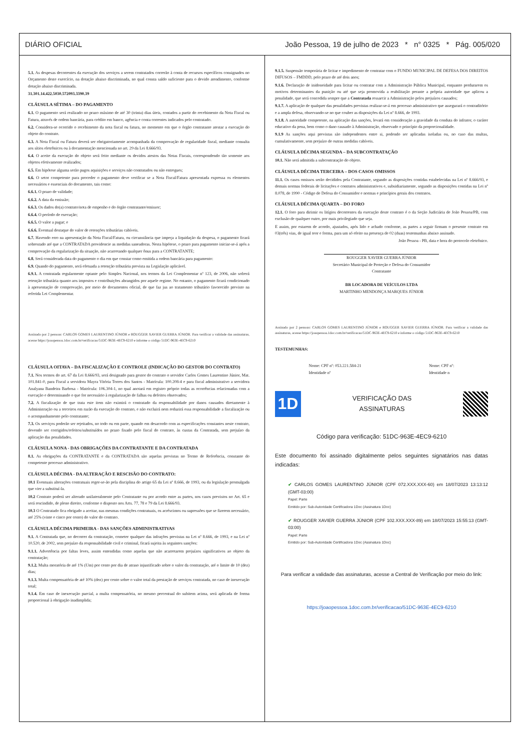DIÁRIO OFICIAL João Pessoa, 19 de julho de 2023 * n° 0325 * Pág. 005/020
5.1. As despesas decorrentes da execução dos serviços a serem contratados correrão à conta de recursos específicos consignados no Orçamento deste exercício, na dotação abaixo discriminada, no qual consta saldo suficiente para o devido atendimento, conforme dotação abaixo discriminada.
31.301.14.422.5030.572093.3390.39
CLÁUSULA SÉTIMA – DO PAGAMENTO
6.1. O pagamento será realizado no prazo máximo de até 30 (trinta) dias úteis, contados a partir do recebimento da Nota Fiscal ou Fatura, através de ordem bancária, para crédito em banco, agência e conta correntes indicados pelo contratado.
6.2. Considera-se ocorrido o recebimento da nota fiscal ou fatura, no momento em que o órgão contratante atestar a execução do objeto do contrato.
6.3. A Nota Fiscal ou Fatura deverá ser obrigatoriamente acompanhada da comprovação de regularidade fiscal, mediante consulta aos sítios eletrônicos ou à documentação mencionada no art. 29 da Lei 8.666/93.
6.4. O aceite da execução do objeto será feito mediante os devidos atestos das Notas Fiscais, correspondendo tão somente aos objetos efetivamente realizados;
6.5. Em hipótese alguma serão pagos aquisições e serviços não contratados ou não entregues;
6.6. O setor competente para proceder o pagamento deve verificar se a Nota Fiscal/Fatura apresentada expressa os elementos necessários e essenciais do documento, tais como:
6.6.1. O prazo de validade;
6.6.2. A data da emissão;
6.6.3. Os dados do(a) contrato/nota de empenho e do órgão contratante/emissor;
6.6.4. O período de execução;
6.6.5. O valor a pagar; e
6.6.6. Eventual destaque do valor de retenções tributárias cabíveis.
6.7. Havendo erro na apresentação da Nota Fiscal/Fatura, ou circunstância que impeça a liquidação da despesa, o pagamento ficará sobrestado até que a CONTRATADA providencie as medidas saneadoras. Nesta hipótese, o prazo para pagamento iniciar-se-á após a comprovação da regularização da situação, não acarretando qualquer ônus para a CONTRATANTE;
6.8. Será considerada data do pagamento o dia em que constar como emitida a ordem bancária para pagamento:
6.9. Quando do pagamento, será efetuada a retenção tributária prevista na Legislação aplicável.
6.9.1. A contratada regularmente optante pelo Simples Nacional, nos termos da Lei Complementar nº 123, de 2006, não sofrerá retenção tributária quanto aos impostos e contribuições abrangidos por aquele regime. No entanto, o pagamento ficará condicionado à apresentação de comprovação, por meio de documentos oficial, de que faz jus ao tratamento tributário favorecido previsto na referida Lei Complementar.
Assinado por 2 pessoas: CARLOS GOMES LAURENTINO JÚNIOR e ROUGGER XAVIER GUERRA JÚNIOR. Para verificar a validade das assinaturas, acesse https://joaopessoa.1doc.com.br/verificacao/51DC-963E-4EC9-6210 e informe o código 51DC-963E-4EC9-6210
CLÁUSULA OITAVA – DA FISCALIZAÇÃO E CONTROLE (INDICAÇÃO DO GESTOR DO CONTRATO)
7.1. Nos termos do art. 67 da Lei 8.666/93, será designado para gestor do contrato o servidor Carlos Gomes Laurentino Júnior, Mat. 101.841-0, para Fiscal a servidora Mayra Vitória Torres dos Santos - Matrícula: 100.208-4 e para fiscal administrativo a servidora Analyana Bandeira Barbosa - Matrícula: 106.304-1, no qual anotará em registro próprio todas as ocorrências relacionadas com a execução e determinando o que for necessário à regularização de falhas ou defeitos observados;
7.2. A fiscalização de que trata este item não eximirá o contratado da responsabilidade por danos causados diretamente à Administração ou a terceiros em razão da execução do contrato, e não excluirá nem reduzirá essa responsabilidade a fiscalização ou o acompanhamento pelo contratante;
7.3. Os serviços poderão ser rejeitados, no todo ou em parte, quando em desacordo com as especificações constantes neste contrato, devendo ser corrigidos/refeitos/substituídos no prazo fixado pelo fiscal do contrato, às custas da Contratada, sem prejuízo da aplicação das penalidades.
CLÁUSULA NONA - DAS OBRIGAÇÕES DA CONTRATANTE E DA CONTRATADA
8.1. As obrigações da CONTRATANTE e da CONTRATADA são aquelas previstas no Termo de Referência, constante do competente processo administrativo.
CLÁUSULA DÉCIMA - DA ALTERAÇÃO E RESCISÃO DO CONTRATO:
10.1 Eventuais alterações contratuais reger-se-ão pela disciplina do artigo 65 da Lei nº 8.666, de 1993, ou da legislação promulgada que vier a substituí-la.
10.2 Contrato poderá ser alterado unilateralmente pelo Contratante ou por acordo entre as partes, nos casos previstos no Art. 65 e será rescindido, de pleno direito, conforme o disposto nos Arts. 77, 78 e 79 da Lei 8.666/93.
10.3 O Contratado fica obrigado a aceitar, nas mesmas condições contratuais, os acréscimos ou supressões que se fizerem necessário, até 25% (vinte e cinco por cento) do valor do contrato.
CLÁUSULA DÉCIMA PRIMEIRA - DAS SANÇÕES ADMINISTRATIVAS
9.1. A Contratada que, no decorrer da contratação, cometer qualquer das infrações previstas na Lei nº 8.666, de 1993, e na Lei nº 10.520, de 2002, sem prejuízo da responsabilidade civil e criminal, ficará sujeita às seguintes sanções:
9.1.1. Advertência por faltas leves, assim entendidas como aquelas que não acarretarem prejuízos significativos ao objeto da contratação;
9.1.2. Multa moratória de até 1% (Um) por cento por dia de atraso injustificado sobre o valor da contratação, até o limite de 10 (dez) dias;
9.1.3. Multa compensatória de até 10% (dez) por cento sobre o valor total da prestação de serviços contratada, no caso de inexecução total;
9.1.4. Em caso de inexecução parcial, a multa compensatória, no mesmo percentual do subitem acima, será aplicada de forma proporcional à obrigação inadimplida;
9.1.5. Suspensão temporária de licitar e impedimento de contratar com o FUNDO MUNICIPAL DE DEFESA DOS DIREITOS DIFUSOS – FMDDD, pelo prazo de até dois anos;
9.1.6. Declaração de inidoneidade para licitar ou contratar com a Administração Pública Municipal, enquanto perdurarem os motivos determinantes da punição ou até que seja promovida a reabilitação perante a própria autoridade que aplicou a penalidade, que será concedida sempre que a Contratada ressarcir a Administração pelos prejuízos causados;
9.1.7. A aplicação de qualquer das penalidades previstas realizar-se-á em processo administrativo que assegurará o contraditório e a ampla defesa, observando-se no que couber as disposições da Lei nº 8.666, de 1993.
9.1.8. A autoridade competente, na aplicação das sanções, levará em consideração a gravidade da conduta do infrator, o caráter educativo da pena, bem como o dano causado à Administração, observado o princípio da proporcionalidade.
9.1.9 As sanções aqui previstas são independentes entre si, podendo ser aplicadas isoladas ou, no caso das multas, cumulativamente, sem prejuízo de outras medidas cabíveis.
CLÁUSULA DÉCIMA SEGUNDA – DA SUBCONTRATAÇÃO
10.1. Não será admitida a subcontratação do objeto.
CLÁUSULA DÉCIMA TERCEIRA – DOS CASOS OMISSOS
11.1. Os casos omissos serão decididos pela Contratante, segundo as disposições contidas estabelecidas na Lei nº 8.666/93, e demais normas federais de licitações e contratos administrativos e, subsidiariamente, segundo as disposições contidas na Lei nº 8.078, de 1990 - Código de Defesa do Consumidor e normas e princípios gerais dos contratos.
CLÁUSULA DÉCIMA QUARTA – DO FORO
12.1. O foro para dirimir os litígios decorrentes da execução deste contrato é o da Seção Judiciária de João Pessoa/PB, com exclusão de qualquer outro, por mais privilegiado que seja.
E assim, por estarem de acordo, ajustados, após lido e achado conforme, as partes a seguir firmam o presente contrato em 03(três) vias, de igual teor e forma, para um só efeito na presença de 02 (duas) testemunhas abaixo assinado.
João Pessoa - PB, data e hora do protocolo eletrônico.
ROUGGER XAVIER GUERRA JÚNIOR
Secretário Municipal de Proteção e Defesa do Consumidor
Contratante
BR LOCADORA DE VEÍCULOS LTDA
MARTINHO MENDONÇA MARQUES JÚNIOR
Assinado por 2 pessoas: CARLOS GOMES LAURENTINO JÚNIOR e ROUGGER XAVIER GUERRA JÚNIOR. Para verificar a validade das assinaturas, acesse https://joaopessoa.1doc.com.br/verificacao/51DC-963E-4EC9-6210 e informe o código 51DC-963E-4EC9-6210
TESTEMUNHAS:
Nome: CPF nº: 053.221.584-21
Identidade nº
Nome: CPF nº:
Identidade n
1D
VERIFICAÇÃO DAS
ASSINATURAS
Código para verificação: 51DC-963E-4EC9-6210
Este documento foi assinado digitalmente pelos seguintes signatários nas datas indicadas:
✔ CARLOS GOMES LAURENTINO JÚNIOR (CPF 072.XXX.XXX-60) em 18/07/2023 13:13:12 (GMT-03:00)
Papel: Parte
Emitido por: Sub-Autoridade Certificadora 1Doc (Assinatura 1Doc)
✔ ROUGGER XAVIER GUERRA JÚNIOR (CPF 102.XXX.XXX-89) em 18/07/2023 15:55:13 (GMT-03:00)
Papel: Parte
Emitido por: Sub-Autoridade Certificadora 1Doc (Assinatura 1Doc)
Para verificar a validade das assinaturas, acesse a Central de Verificação por meio do link:
https://joaopessoa.1doc.com.br/verificacao/51DC-963E-4EC9-6210